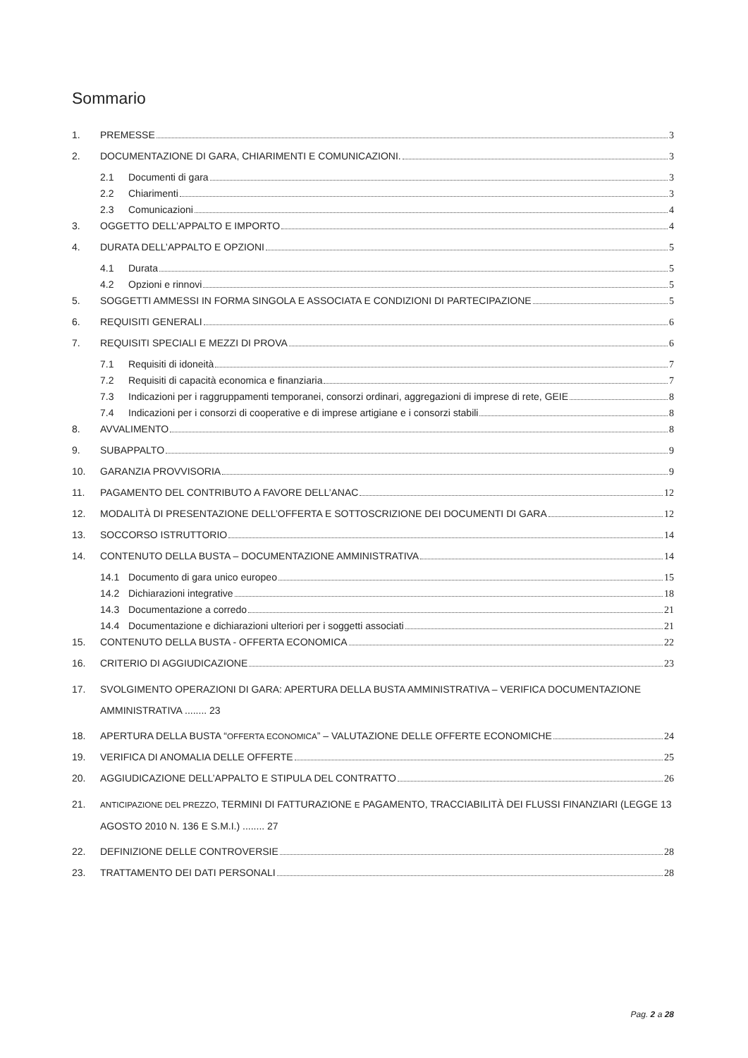Sommario
1. PREMESSE 3
2. DOCUMENTAZIONE DI GARA, CHIARIMENTI E COMUNICAZIONI. 3
2.1 Documenti di gara 3
2.2 Chiarimenti 3
2.3 Comunicazioni 4
3. OGGETTO DELL’APPALTO E IMPORTO 4
4. DURATA DELL’APPALTO E OPZIONI 5
4.1 Durata 5
4.2 Opzioni e rinnovi 5
5. SOGGETTI AMMESSI IN FORMA SINGOLA E ASSOCIATA E CONDIZIONI DI PARTECIPAZIONE 5
6. REQUISITI GENERALI 6
7. REQUISITI SPECIALI E MEZZI DI PROVA 6
7.1 Requisiti di idoneità 7
7.2 Requisiti di capacità economica e finanziaria 7
7.3 Indicazioni per i raggruppamenti temporanei, consorzi ordinari, aggregazioni di imprese di rete, GEIE 8
7.4 Indicazioni per i consorzi di cooperative e di imprese artigiane e i consorzi stabili 8
8. AVVALIMENTO 8
9. SUBAPPALTO 9
10. GARANZIA PROVVISORIA 9
11. PAGAMENTO DEL CONTRIBUTO A FAVORE DELL’ANAC 12
12. MODALITÀ DI PRESENTAZIONE DELL’OFFERTA E SOTTOSCRIZIONE DEI DOCUMENTI DI GARA 12
13. SOCCORSO ISTRUTTORIO 14
14. CONTENUTO DELLA BUSTA – DOCUMENTAZIONE AMMINISTRATIVA 14
14.1 Documento di gara unico europeo 15
14.2 Dichiarazioni integrative 18
14.3 Documentazione a corredo 21
14.4 Documentazione e dichiarazioni ulteriori per i soggetti associati 21
15. CONTENUTO DELLA BUSTA - OFFERTA ECONOMICA 22
16. CRITERIO DI AGGIUDICAZIONE 23
17. SVOLGIMENTO OPERAZIONI DI GARA: APERTURA DELLA BUSTA AMMINISTRATIVA – VERIFICA DOCUMENTAZIONE AMMINISTRATIVA ........ 23
18. APERTURA DELLA BUSTA “OFFERTA ECONOMICA” – VALUTAZIONE DELLE OFFERTE ECONOMICHE 24
19. VERIFICA DI ANOMALIA DELLE OFFERTE 25
20. AGGIUDICAZIONE DELL’APPALTO E STIPULA DEL CONTRATTO 26
21. ANTICIPAZIONE DEL PREZZO, TERMINI DI FATTURAZIONE E PAGAMENTO, TRACCIABILITÀ DEI FLUSSI FINANZIARI (LEGGE 13 AGOSTO 2010 N. 136 E S.M.I.) ........ 27
22. DEFINIZIONE DELLE CONTROVERSIE 28
23. TRATTAMENTO DEI DATI PERSONALI 28
Pag. 2 a 28